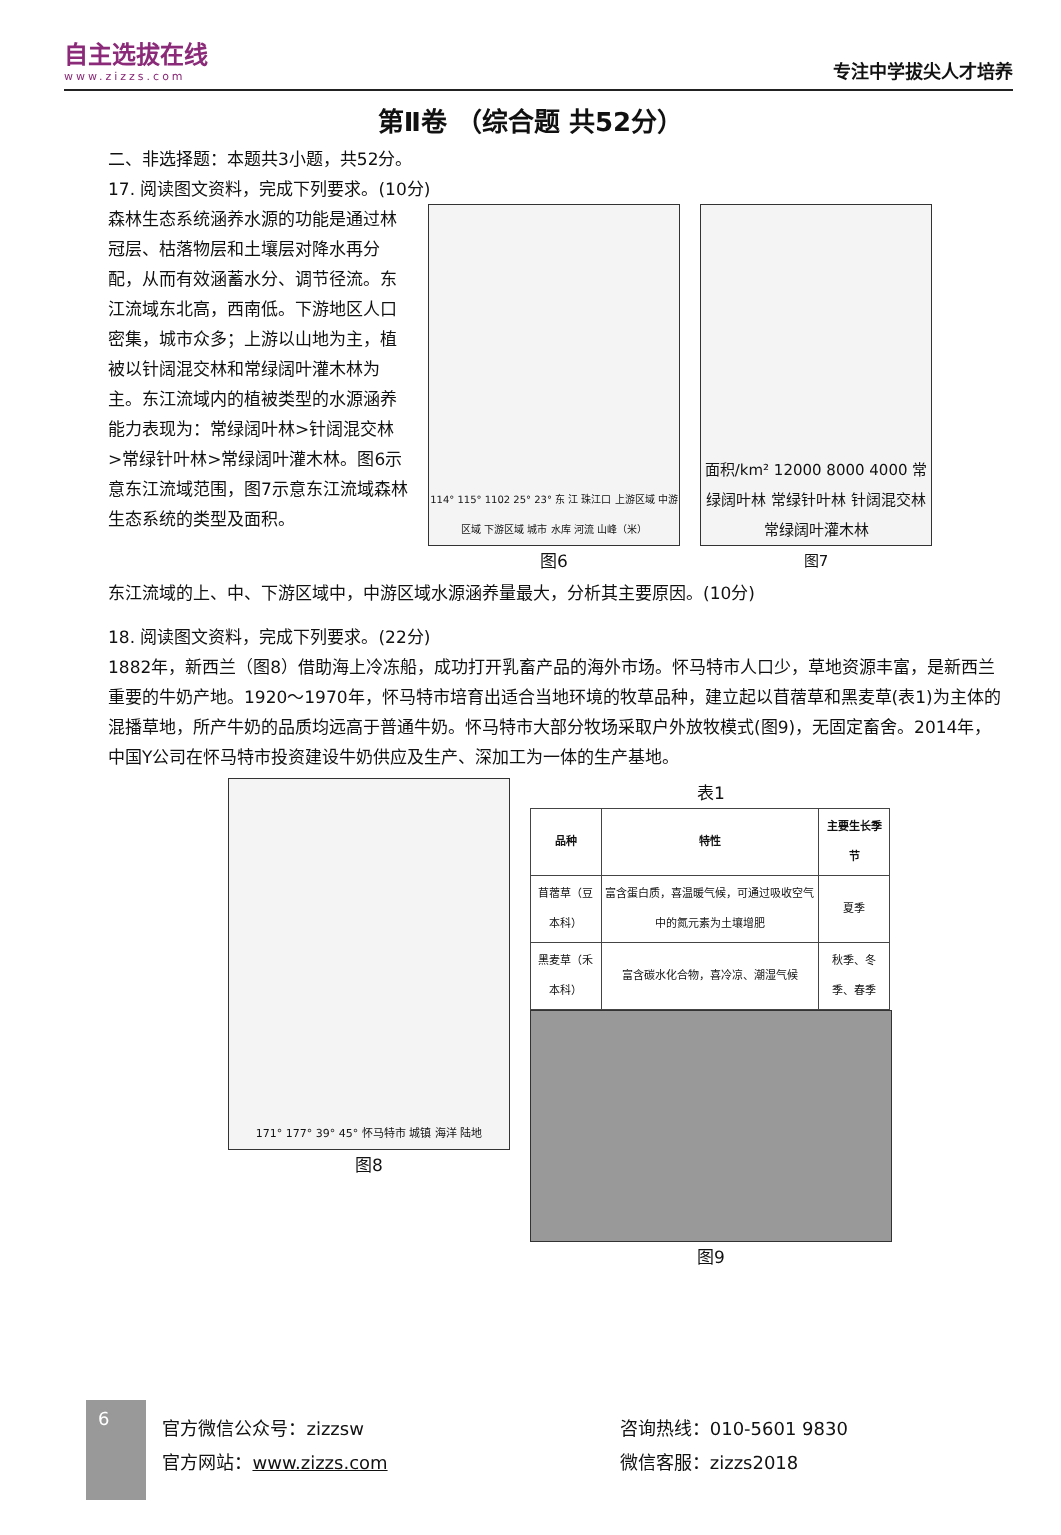自主选拔在线
www.zizzs.com
专注中学拔尖人才培养
第Ⅱ卷 （综合题 共52分）
二、非选择题：本题共3小题，共52分。
17. 阅读图文资料，完成下列要求。(10分)
森林生态系统涵养水源的功能是通过林冠层、枯落物层和土壤层对降水再分配，从而有效涵蓄水分、调节径流。东江流域东北高，西南低。下游地区人口密集，城市众多；上游以山地为主，植被以针阔混交林和常绿阔叶灌木林为主。东江流域内的植被类型的水源涵养能力表现为：常绿阔叶林>针阔混交林>常绿针叶林>常绿阔叶灌木林。图6示意东江流域范围，图7示意东江流域森林生态系统的类型及面积。
114° 115° 1102 25° 23° 东 江 珠江口 上游区域 中游区域 下游区域 城市 水库 河流 山峰（米）
图6
面积/km² 12000 8000 4000 常绿阔叶林 常绿针叶林 针阔混交林 常绿阔叶灌木林
图7
东江流域的上、中、下游区域中，中游区域水源涵养量最大，分析其主要原因。(10分)
18. 阅读图文资料，完成下列要求。(22分)
1882年，新西兰（图8）借助海上冷冻船，成功打开乳畜产品的海外市场。怀马特市人口少，草地资源丰富，是新西兰重要的牛奶产地。1920～1970年，怀马特市培育出适合当地环境的牧草品种，建立起以苜蓿草和黑麦草(表1)为主体的混播草地，所产牛奶的品质均远高于普通牛奶。怀马特市大部分牧场采取户外放牧模式(图9)，无固定畜舍。2014年，中国Y公司在怀马特市投资建设牛奶供应及生产、深加工为一体的生产基地。
171° 177° 39° 45° 怀马特市 城镇 海洋 陆地
图8
表1
| 品种 | 特性 | 主要生长季节 |
| --- | --- | --- |
| 苜蓿草（豆本科） | 富含蛋白质，喜温暖气候，可通过吸收空气中的氮元素为土壤增肥 | 夏季 |
| 黑麦草（禾本科） | 富含碳水化合物，喜冷凉、潮湿气候 | 秋季、冬季、春季 |
图9
6
官方微信公众号：zizzsw
官方网站：www.zizzs.com
咨询热线：010-5601 9830
微信客服：zizzs2018